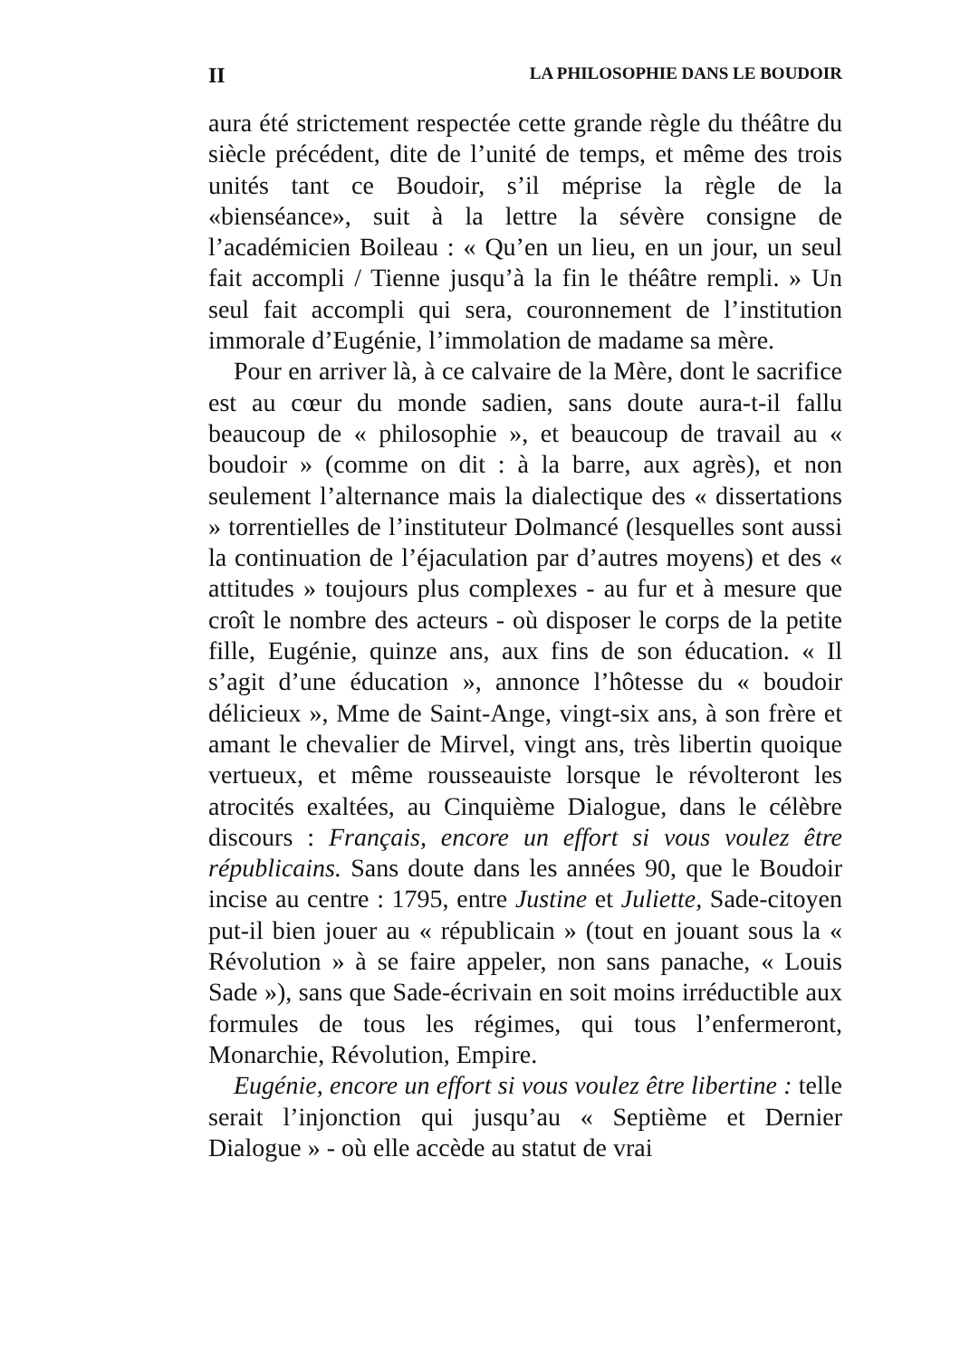II LA PHILOSOPHIE DANS LE BOUDOIR
aura été strictement respectée cette grande règle du théâtre du siècle précédent, dite de l’unité de temps, et même des trois unités tant ce Boudoir, s’il méprise la règle de la «bienséance», suit à la lettre la sévère consigne de l’académicien Boileau : « Qu’en un lieu, en un jour, un seul fait accompli / Tienne jusqu’à la fin le théâtre rempli. » Un seul fait accompli qui sera, couronnement de l’institution immorale d’Eugénie, l’immolation de madame sa mère.
Pour en arriver là, à ce calvaire de la Mère, dont le sacrifice est au cœur du monde sadien, sans doute aura-t-il fallu beaucoup de « philosophie », et beaucoup de travail au « boudoir » (comme on dit : à la barre, aux agrès), et non seulement l’alternance mais la dialectique des « dissertations » torrentielles de l’instituteur Dolmancé (lesquelles sont aussi la continuation de l’éjaculation par d’autres moyens) et des « attitudes » toujours plus complexes - au fur et à mesure que croît le nombre des acteurs - où disposer le corps de la petite fille, Eugénie, quinze ans, aux fins de son éducation. « Il s’agit d’une éducation », annonce l’hôtesse du « boudoir délicieux », Mme de Saint-Ange, vingt-six ans, à son frère et amant le chevalier de Mirvel, vingt ans, très libertin quoique vertueux, et même rousseauiste lorsque le révolteront les atrocités exaltées, au Cinquième Dialogue, dans le célèbre discours : Français, encore un effort si vous voulez être républicains. Sans doute dans les années 90, que le Boudoir incise au centre : 1795, entre Justine et Juliette, Sade-citoyen put-il bien jouer au « républicain » (tout en jouant sous la « Révolution » à se faire appeler, non sans panache, « Louis Sade »), sans que Sade-écrivain en soit moins irréductible aux formules de tous les régimes, qui tous l’enfermeront, Monarchie, Révolution, Empire.
Eugénie, encore un effort si vous voulez être libertine : telle serait l’injonction qui jusqu’au « Septième et Dernier Dialogue » - où elle accède au statut de vrai